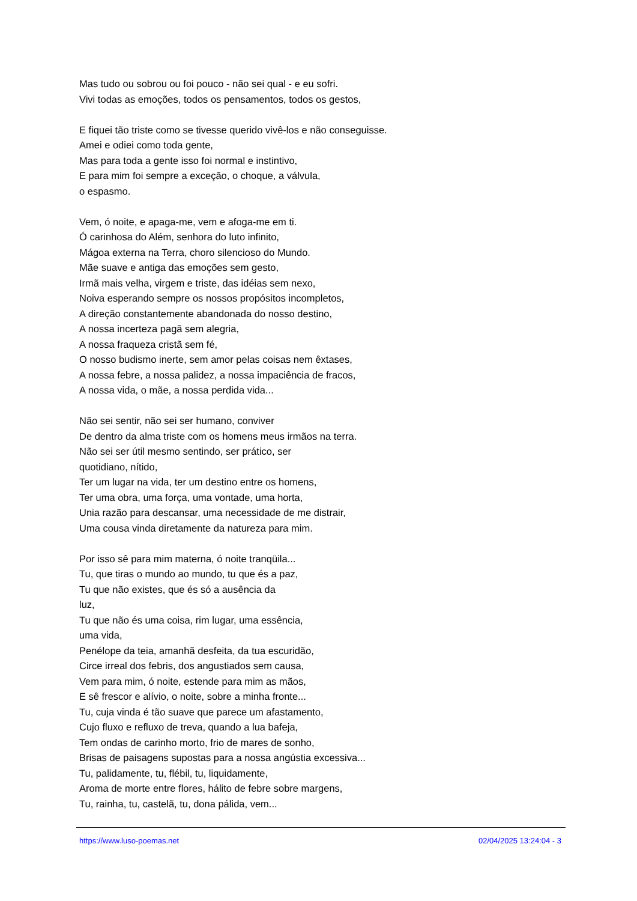Mas tudo ou sobrou ou foi pouco - não sei qual - e eu sofri.
Vivi todas as emoções, todos os pensamentos, todos os gestos,
E fiquei tão triste como se tivesse querido vivê-los e não conseguisse.
Amei e odiei como toda gente,
Mas para toda a gente isso foi normal e instintivo,
E para mim foi sempre a exceção, o choque, a válvula,
o espasmo.
Vem, ó noite, e apaga-me, vem e afoga-me em ti.
Ó carinhosa do Além, senhora do luto infinito,
Mágoa externa na Terra, choro silencioso do Mundo.
Mãe suave e antiga das emoções sem gesto,
Irmã mais velha, virgem e triste, das idéias sem nexo,
Noiva esperando sempre os nossos propósitos incompletos,
A direção constantemente abandonada do nosso destino,
A nossa incerteza pagã sem alegria,
A nossa fraqueza cristã sem fé,
O nosso budismo inerte, sem amor pelas coisas nem êxtases,
A nossa febre, a nossa palidez, a nossa impaciência de fracos,
A nossa vida, o mãe, a nossa perdida vida...
Não sei sentir, não sei ser humano, conviver
De dentro da alma triste com os homens meus irmãos na terra.
Não sei ser útil mesmo sentindo, ser prático, ser
quotidiano, nítido,
Ter um lugar na vida, ter um destino entre os homens,
Ter uma obra, uma força, uma vontade, uma horta,
Unia razão para descansar, uma necessidade de me distrair,
Uma cousa vinda diretamente da natureza para mim.
Por isso sê para mim materna, ó noite tranqüila...
Tu, que tiras o mundo ao mundo, tu que és a paz,
Tu que não existes, que és só a ausência da
luz,
Tu que não és uma coisa, rim lugar, uma essência,
uma vida,
Penélope da teia, amanhã desfeita, da tua escuridão,
Circe irreal dos febris, dos angustiados sem causa,
Vem para mim, ó noite, estende para mim as mãos,
E sê frescor e alívio, o noite, sobre a minha fronte...
Tu, cuja vinda é tão suave que parece um afastamento,
Cujo fluxo e refluxo de treva, quando a lua bafeja,
Tem ondas de carinho morto, frio de mares de sonho,
Brisas de paisagens supostas para a nossa angústia excessiva...
Tu, palidamente, tu, flébil, tu, liquidamente,
Aroma de morte entre flores, hálito de febre sobre margens,
Tu, rainha, tu, castelã, tu, dona pálida, vem...
https://www.luso-poemas.net 02/04/2025 13:24:04 - 3